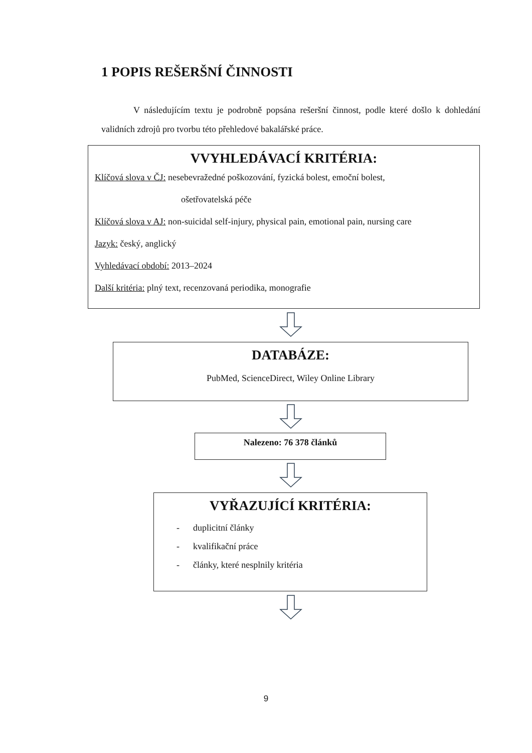1 POPIS REŠERŠNÍ ČINNOSTI
V následujícím textu je podrobně popsána rešeršní činnost, podle které došlo k dohledání validních zdrojů pro tvorbu této přehledové bakalářské práce.
VVYHLEDÁVACÍ KRITÉRIA:
Klíčová slova v ČJ: nesebevražedné poškozování, fyzická bolest, emoční bolest,
ošetřovatelská péče
Klíčová slova v AJ: non-suicidal self-injury, physical pain, emotional pain, nursing care
Jazyk: český, anglický
Vyhledávací období: 2013–2024
Další kritéria: plný text, recenzovaná periodika, monografie
DATABÁZE:
PubMed, ScienceDirect, Wiley Online Library
Nalezeno: 76 378 článků
VYŘAZUJÍCÍ KRITÉRIA:
- duplicitní články
- kvalifikační práce
- články, které nesplnily kritéria
9